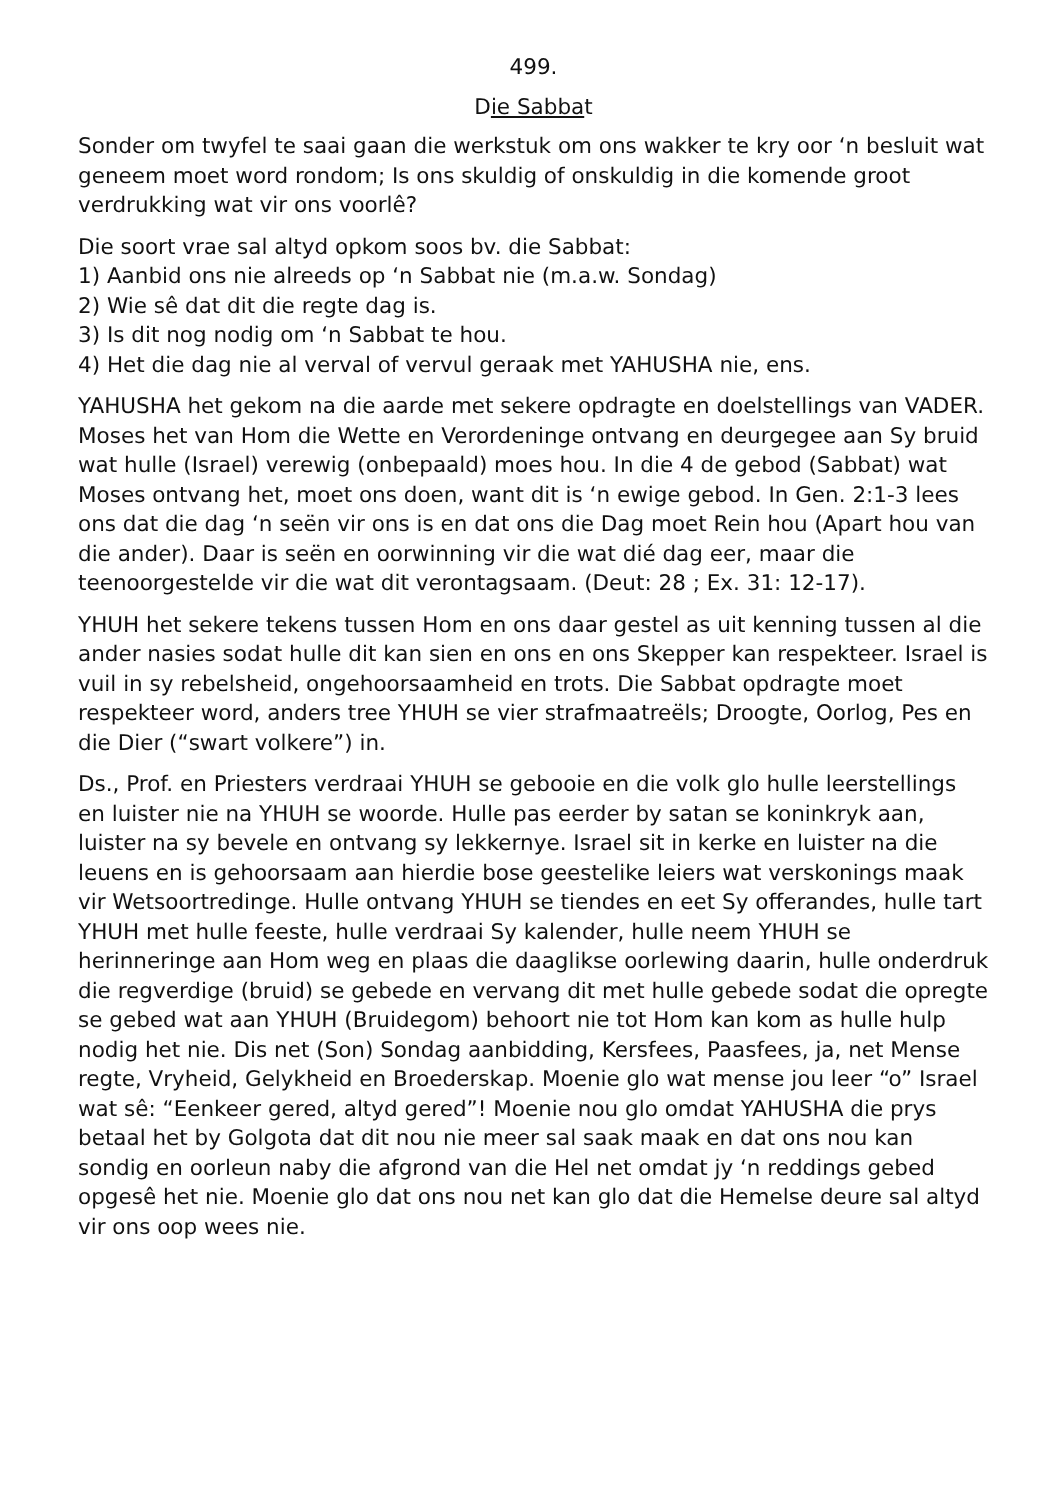499.
Die Sabbat
Sonder om twyfel te saai gaan die werkstuk om ons wakker te kry oor ‘n besluit wat geneem moet word rondom; Is ons skuldig of onskuldig in die komende groot verdrukking wat vir ons voorlê?
Die soort vrae sal altyd opkom soos bv. die Sabbat:
1) Aanbid ons nie alreeds op ‘n Sabbat nie (m.a.w. Sondag)
2) Wie sê dat dit die regte dag is.
3) Is dit nog nodig om ‘n Sabbat te hou.
4) Het die dag nie al verval of vervul geraak met YAHUSHA nie, ens.
YAHUSHA het gekom na die aarde met sekere opdragte en doelstellings van VADER. Moses het van Hom die Wette en Verordeninge ontvang en deurgegee aan Sy bruid wat hulle (Israel) verewig (onbepaald) moes hou. In die 4 de gebod (Sabbat) wat Moses ontvang het, moet ons doen, want dit is ‘n ewige gebod. In Gen. 2:1-3 lees ons dat die dag ‘n seën vir ons is en dat ons die Dag moet Rein hou (Apart hou van die ander). Daar is seën en oorwinning vir die wat dié dag eer, maar die teenoorgestelde vir die wat dit verontagsaam. (Deut: 28 ; Ex. 31: 12-17).
YHUH het sekere tekens tussen Hom en ons daar gestel as uit kenning tussen al die ander nasies sodat hulle dit kan sien en ons en ons Skepper kan respekteer. Israel is vuil in sy rebelsheid, ongehoorsaamheid en trots. Die Sabbat opdragte moet respekteer word, anders tree YHUH se vier strafmaatreëls; Droogte, Oorlog, Pes en die Dier (“swart volkere”) in.
Ds., Prof. en Priesters verdraai YHUH se gebooie en die volk glo hulle leerstellings en luister nie na YHUH se woorde. Hulle pas eerder by satan se koninkryk aan, luister na sy bevele en ontvang sy lekkernye. Israel sit in kerke en luister na die leuens en is gehoorsaam aan hierdie bose geestelike leiers wat verskonings maak vir Wetsoortredinge. Hulle ontvang YHUH se tiendes en eet Sy offerandes, hulle tart YHUH met hulle feeste, hulle verdraai Sy kalender, hulle neem YHUH se herinneringe aan Hom weg en plaas die daaglikse oorlewing daarin, hulle onderdruk die regverdige (bruid) se gebede en vervang dit met hulle gebede sodat die opregte se gebed wat aan YHUH (Bruidegom) behoort nie tot Hom kan kom as hulle hulp nodig het nie. Dis net (Son) Sondag aanbidding, Kersfees, Paasfees, ja, net Mense regte, Vryheid, Gelykheid en Broederskap. Moenie glo wat mense jou leer “o” Israel wat sê: “Eenkeer gered, altyd gered”! Moenie nou glo omdat YAHUSHA die prys betaal het by Golgota dat dit nou nie meer sal saak maak en dat ons nou kan sondig en oorleun naby die afgrond van die Hel net omdat jy ‘n reddings gebed opgesê het nie. Moenie glo dat ons nou net kan glo dat die Hemelse deure sal altyd vir ons oop wees nie.